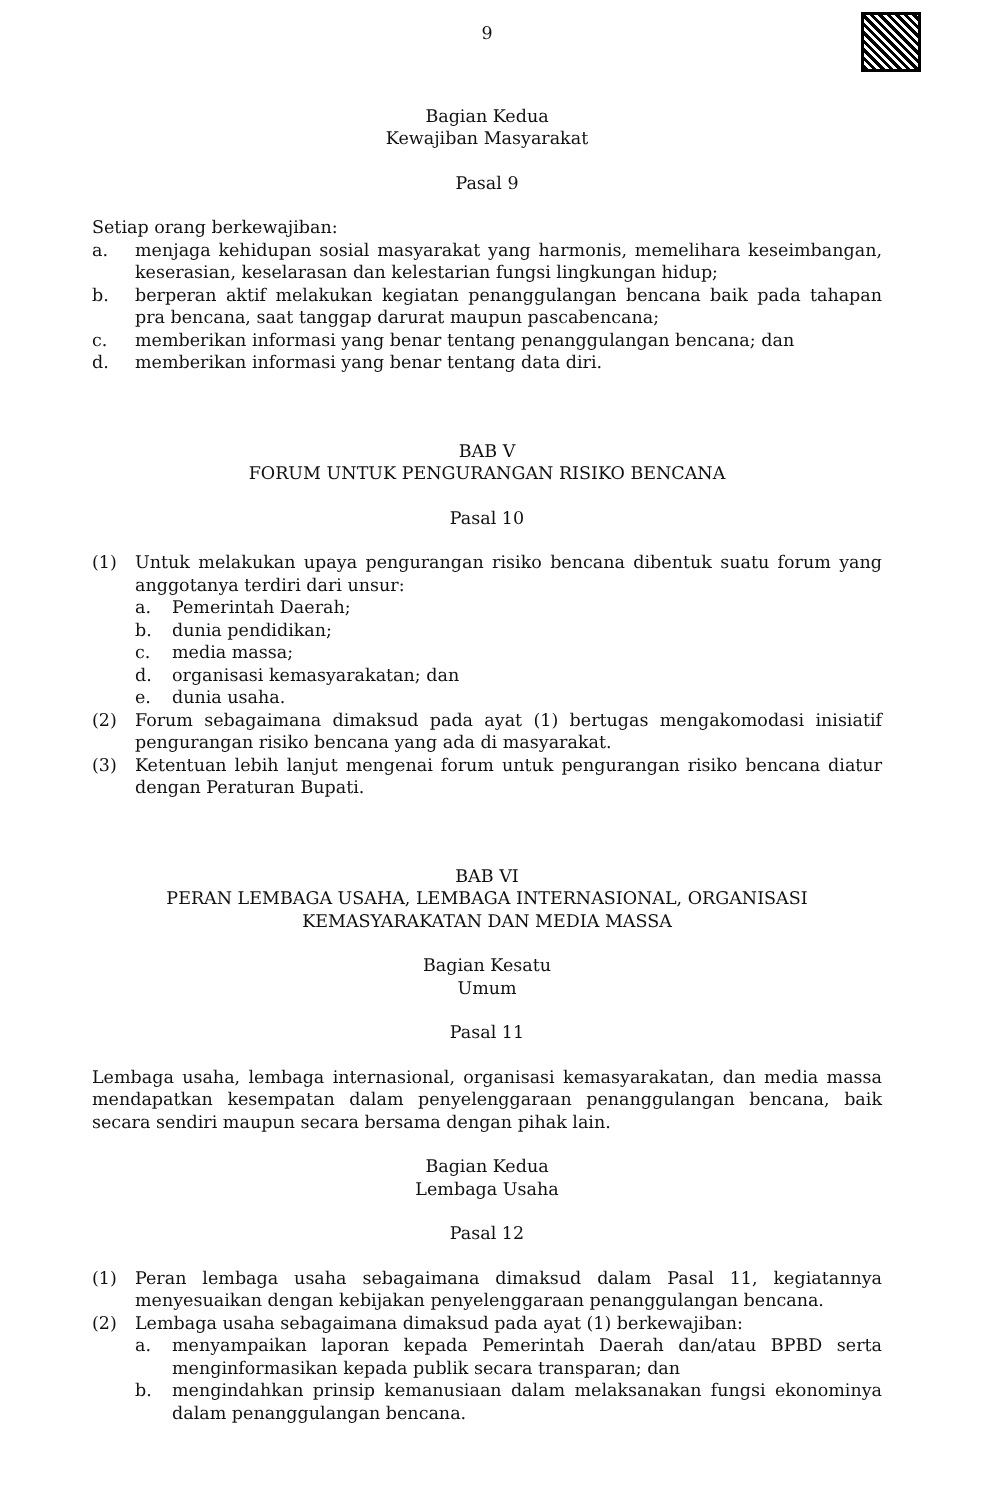9
Bagian Kedua
Kewajiban Masyarakat
Pasal 9
Setiap orang berkewajiban:
a. menjaga kehidupan sosial masyarakat yang harmonis, memelihara keseimbangan, keserasian, keselarasan dan kelestarian fungsi lingkungan hidup;
b. berperan aktif melakukan kegiatan penanggulangan bencana baik pada tahapan pra bencana, saat tanggap darurat maupun pascabencana;
c. memberikan informasi yang benar tentang penanggulangan bencana; dan
d. memberikan informasi yang benar tentang data diri.
BAB V
FORUM UNTUK PENGURANGAN RISIKO BENCANA
Pasal 10
(1) Untuk melakukan upaya pengurangan risiko bencana dibentuk suatu forum yang anggotanya terdiri dari unsur:
a. Pemerintah Daerah;
b. dunia pendidikan;
c. media massa;
d. organisasi kemasyarakatan; dan
e. dunia usaha.
(2) Forum sebagaimana dimaksud pada ayat (1) bertugas mengakomodasi inisiatif pengurangan risiko bencana yang ada di masyarakat.
(3) Ketentuan lebih lanjut mengenai forum untuk pengurangan risiko bencana diatur dengan Peraturan Bupati.
BAB VI
PERAN LEMBAGA USAHA, LEMBAGA INTERNASIONAL, ORGANISASI
KEMASYARAKATAN DAN MEDIA MASSA
Bagian Kesatu
Umum
Pasal 11
Lembaga usaha, lembaga internasional, organisasi kemasyarakatan, dan media massa mendapatkan kesempatan dalam penyelenggaraan penanggulangan bencana, baik secara sendiri maupun secara bersama dengan pihak lain.
Bagian Kedua
Lembaga Usaha
Pasal 12
(1) Peran lembaga usaha sebagaimana dimaksud dalam Pasal 11, kegiatannya menyesuaikan dengan kebijakan penyelenggaraan penanggulangan bencana.
(2) Lembaga usaha sebagaimana dimaksud pada ayat (1) berkewajiban:
a. menyampaikan laporan kepada Pemerintah Daerah dan/atau BPBD serta menginformasikan kepada publik secara transparan; dan
b. mengindahkan prinsip kemanusiaan dalam melaksanakan fungsi ekonominya dalam penanggulangan bencana.